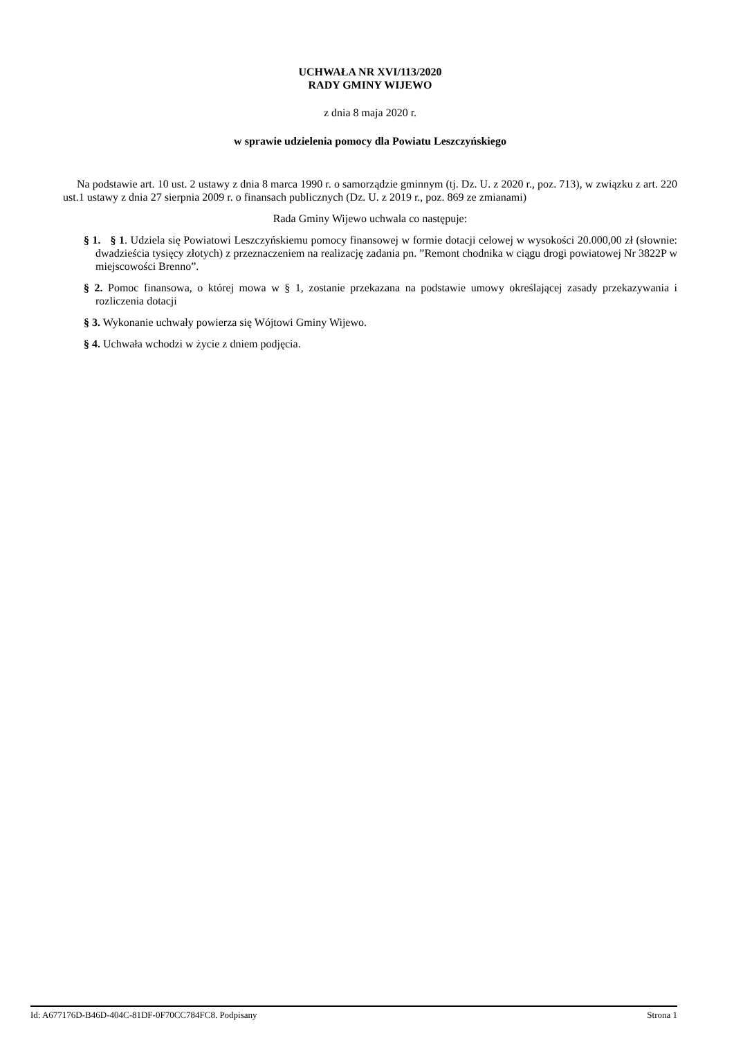UCHWAŁA NR XVI/113/2020
RADY GMINY WIJEWO
z dnia 8 maja 2020 r.
w sprawie udzielenia pomocy dla Powiatu Leszczyńskiego
Na podstawie art. 10 ust. 2 ustawy z dnia 8 marca 1990 r. o samorządzie gminnym (tj. Dz. U. z 2020 r., poz. 713), w związku z art. 220 ust.1 ustawy z dnia 27 sierpnia 2009 r. o finansach publicznych (Dz. U. z 2019 r., poz. 869 ze zmianami)
Rada Gminy Wijewo uchwala co następuje:
§ 1. § 1. Udziela się Powiatowi Leszczyńskiemu pomocy finansowej w formie dotacji celowej w wysokości 20.000,00 zł (słownie: dwadzieścia tysięcy złotych) z przeznaczeniem na realizację zadania pn. ”Remont chodnika w ciągu drogi powiatowej Nr 3822P w miejscowości Brenno”.
§ 2. Pomoc finansowa, o której mowa w § 1, zostanie przekazana na podstawie umowy określającej zasady przekazywania i rozliczenia dotacji
§ 3. Wykonanie uchwały powierza się Wójtowi Gminy Wijewo.
§ 4. Uchwała wchodzi w życie z dniem podjęcia.
Id: A677176D-B46D-404C-81DF-0F70CC784FC8. Podpisany Strona 1